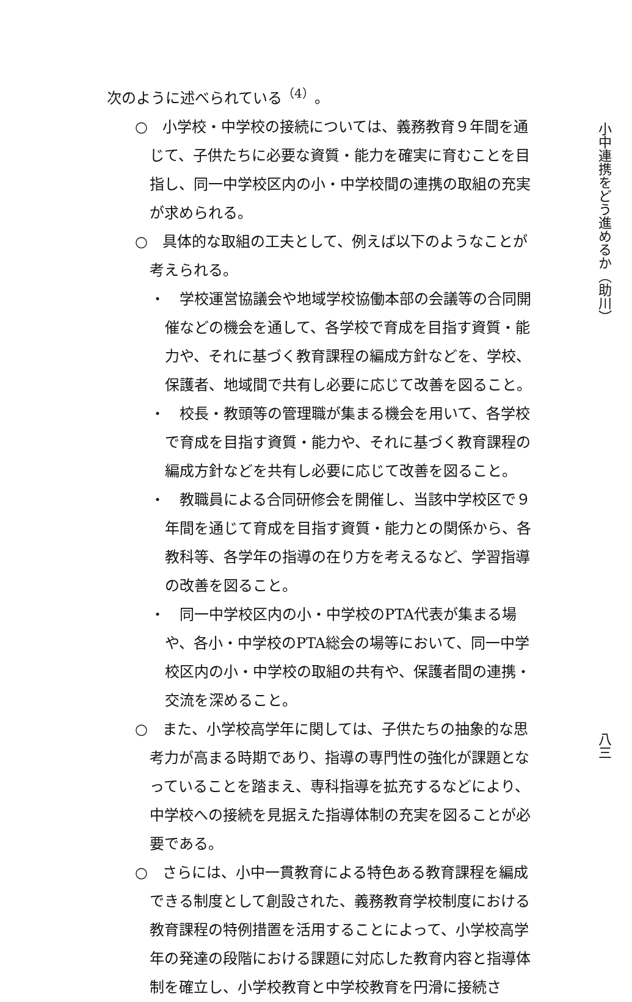次のように述べられている<sup>（4）</sup>。
○　小学校・中学校の接続については、義務教育９年間を通じて、子供たちに必要な資質・能力を確実に育むことを目指し、同一中学校区内の小・中学校間の連携の取組の充実が求められる。
○　具体的な取組の工夫として、例えば以下のようなことが考えられる。
・　学校運営協議会や地域学校協働本部の会議等の合同開催などの機会を通して、各学校で育成を目指す資質・能力や、それに基づく教育課程の編成方針などを、学校、保護者、地域間で共有し必要に応じて改善を図ること。
・　校長・教頭等の管理職が集まる機会を用いて、各学校で育成を目指す資質・能力や、それに基づく教育課程の編成方針などを共有し必要に応じて改善を図ること。
・　教職員による合同研修会を開催し、当該中学校区で９年間を通じて育成を目指す資質・能力との関係から、各教科等、各学年の指導の在り方を考えるなど、学習指導の改善を図ること。
・　同一中学校区内の小・中学校のPTA代表が集まる場や、各小・中学校のPTA総会の場等において、同一中学校区内の小・中学校の取組の共有や、保護者間の連携・交流を深めること。
○　また、小学校高学年に関しては、子供たちの抽象的な思考力が高まる時期であり、指導の専門性の強化が課題となっていることを踏まえ、専科指導を拡充するなどにより、中学校への接続を見据えた指導体制の充実を図ることが必要である。
○　さらには、小中一貫教育による特色ある教育課程を編成できる制度として創設された、義務教育学校制度における教育課程の特例措置を活用することによって、小学校高学年の発達の段階における課題に対応した教育内容と指導体制を確立し、小学校教育と中学校教育を円滑に接続さ
小中連携をどう進めるか（助川）
八三